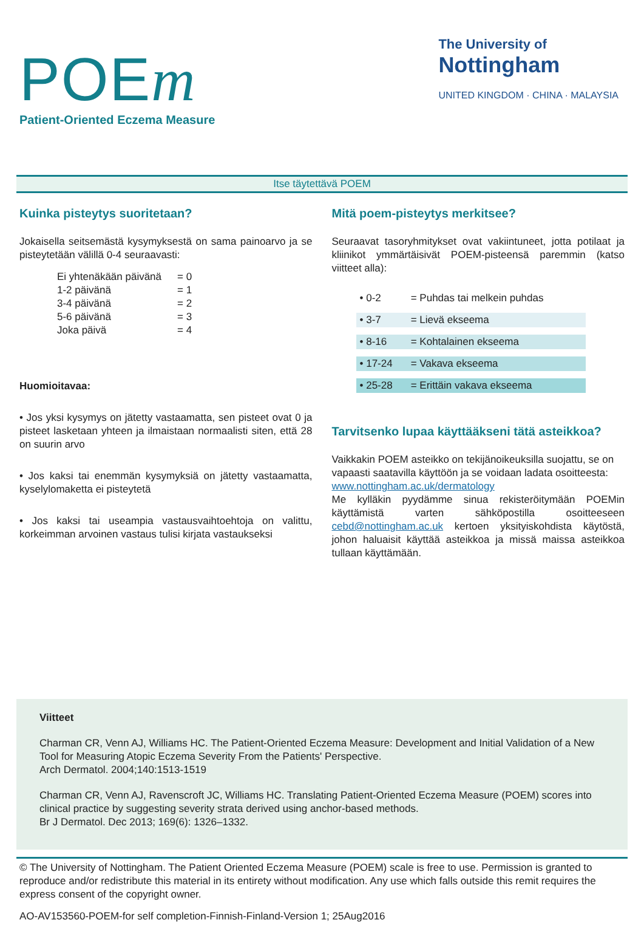POEm
Patient-Oriented Eczema Measure
The University of
Nottingham
UNITED KINGDOM · CHINA · MALAYSIA
Itse täytettävä POEM
Kuinka pisteytys suoritetaan?
Jokaisella seitsemästä kysymyksestä on sama painoarvo ja se pisteytetään välillä 0-4 seuraavasti:
| Ei yhtenäkään päivänä | = 0 |
| 1-2 päivänä | = 1 |
| 3-4 päivänä | = 2 |
| 5-6 päivänä | = 3 |
| Joka päivä | = 4 |
Huomioitavaa:
• Jos yksi kysymys on jätetty vastaamatta, sen pisteet ovat 0 ja pisteet lasketaan yhteen ja ilmaistaan normaalisti siten, että 28 on suurin arvo
• Jos kaksi tai enemmän kysymyksiä on jätetty vastaamatta, kyselylomaketta ei pisteytetä
• Jos kaksi tai useampia vastausvaihtoehtoja on valittu, korkeimman arvoinen vastaus tulisi kirjata vastaukseksi
Mitä poem-pisteytys merkitsee?
Seuraavat tasoryhmitykset ovat vakiintuneet, jotta potilaat ja kliinikot ymmärtäisivät POEM-pisteensä paremmin (katso viitteet alla):
| • 0-2 | = Puhdas tai melkein puhdas |
| • 3-7 | = Lievä ekseema |
| • 8-16 | = Kohtalainen ekseema |
| • 17-24 | = Vakava ekseema |
| • 25-28 | = Erittäin vakava ekseema |
Tarvitsenko lupaa käyttääkseni tätä asteikkoa?
Vaikkakin POEM asteikko on tekijänoikeuksilla suojattu, se on vapaasti saatavilla käyttöön ja se voidaan ladata osoitteesta: www.nottingham.ac.uk/dermatology
Me kylläkin pyydämme sinua rekisteröitymään POEMin käyttämistä varten sähköpostilla osoitteeseen cebd@nottingham.ac.uk kertoen yksityiskohdista käytöstä, johon haluaisit käyttää asteikkoa ja missä maissa asteikkoa tullaan käyttämään.
Viitteet
Charman CR, Venn AJ, Williams HC. The Patient-Oriented Eczema Measure: Development and Initial Validation of a New Tool for Measuring Atopic Eczema Severity From the Patients' Perspective.
Arch Dermatol. 2004;140:1513-1519
Charman CR, Venn AJ, Ravenscroft JC, Williams HC. Translating Patient-Oriented Eczema Measure (POEM) scores into clinical practice by suggesting severity strata derived using anchor-based methods.
Br J Dermatol. Dec 2013; 169(6): 1326–1332.
© The University of Nottingham. The Patient Oriented Eczema Measure (POEM) scale is free to use. Permission is granted to reproduce and/or redistribute this material in its entirety without modification. Any use which falls outside this remit requires the express consent of the copyright owner.
AO-AV153560-POEM-for self completion-Finnish-Finland-Version 1; 25Aug2016